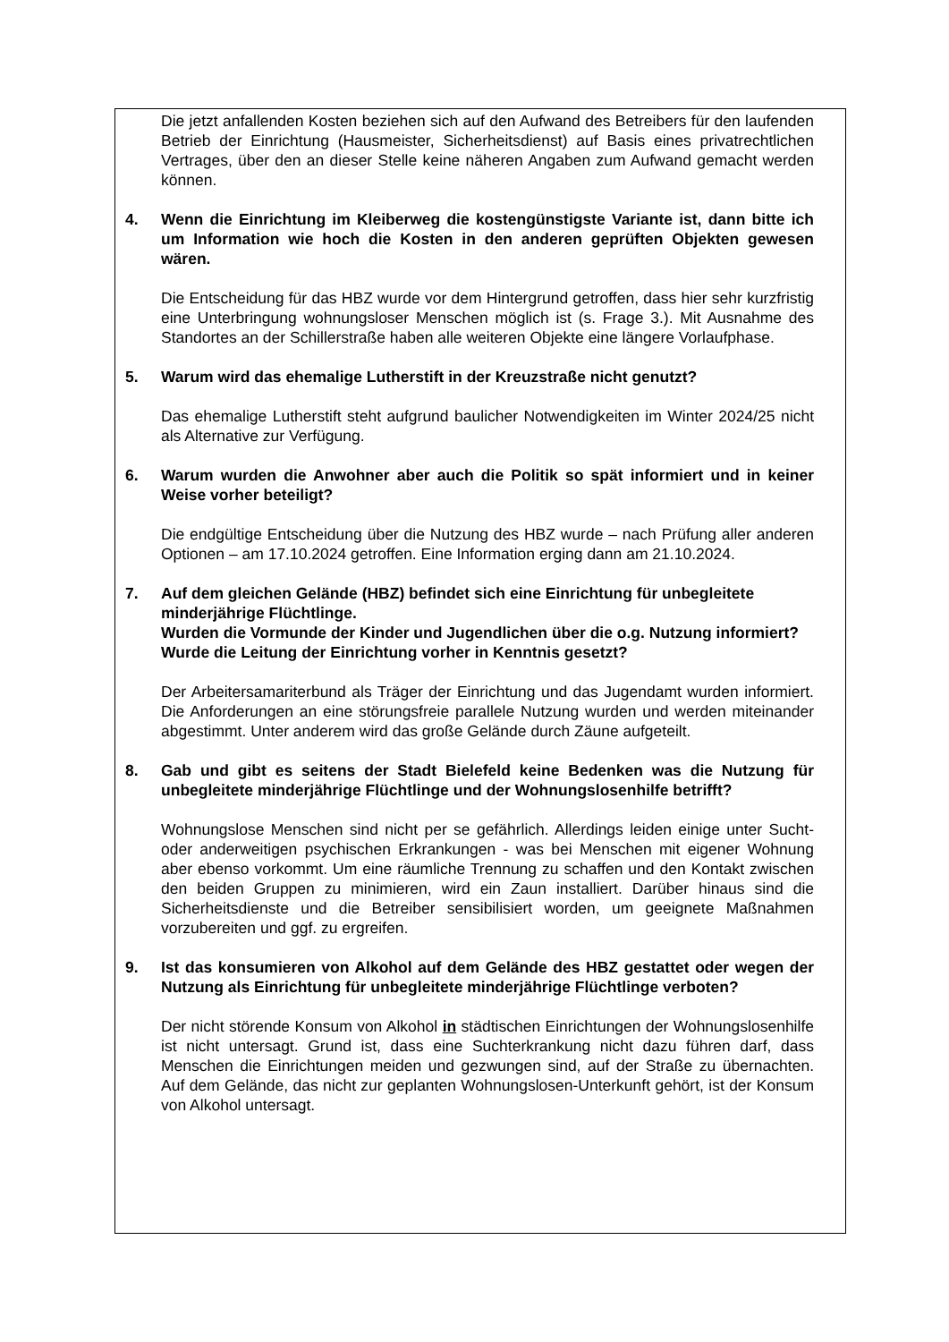Die jetzt anfallenden Kosten beziehen sich auf den Aufwand des Betreibers für den laufenden Betrieb der Einrichtung (Hausmeister, Sicherheitsdienst) auf Basis eines privatrechtlichen Vertrages, über den an dieser Stelle keine näheren Angaben zum Aufwand gemacht werden können.
4. Wenn die Einrichtung im Kleiberweg die kostengünstigste Variante ist, dann bitte ich um Information wie hoch die Kosten in den anderen geprüften Objekten gewesen wären.
Die Entscheidung für das HBZ wurde vor dem Hintergrund getroffen, dass hier sehr kurzfristig eine Unterbringung wohnungsloser Menschen möglich ist (s. Frage 3.). Mit Ausnahme des Standortes an der Schillerstraße haben alle weiteren Objekte eine längere Vorlaufphase.
5. Warum wird das ehemalige Lutherstift in der Kreuzstraße nicht genutzt?
Das ehemalige Lutherstift steht aufgrund baulicher Notwendigkeiten im Winter 2024/25 nicht als Alternative zur Verfügung.
6. Warum wurden die Anwohner aber auch die Politik so spät informiert und in keiner Weise vorher beteiligt?
Die endgültige Entscheidung über die Nutzung des HBZ wurde – nach Prüfung aller anderen Optionen – am 17.10.2024 getroffen. Eine Information erging dann am 21.10.2024.
7. Auf dem gleichen Gelände (HBZ) befindet sich eine Einrichtung für unbegleitete minderjährige Flüchtlinge.
Wurden die Vormunde der Kinder und Jugendlichen über die o.g. Nutzung informiert?
Wurde die Leitung der Einrichtung vorher in Kenntnis gesetzt?
Der Arbeitersamariterbund als Träger der Einrichtung und das Jugendamt wurden informiert. Die Anforderungen an eine störungsfreie parallele Nutzung wurden und werden miteinander abgestimmt. Unter anderem wird das große Gelände durch Zäune aufgeteilt.
8. Gab und gibt es seitens der Stadt Bielefeld keine Bedenken was die Nutzung für unbegleitete minderjährige Flüchtlinge und der Wohnungslosenhilfe betrifft?
Wohnungslose Menschen sind nicht per se gefährlich. Allerdings leiden einige unter Sucht- oder anderweitigen psychischen Erkrankungen - was bei Menschen mit eigener Wohnung aber ebenso vorkommt. Um eine räumliche Trennung zu schaffen und den Kontakt zwischen den beiden Gruppen zu minimieren, wird ein Zaun installiert. Darüber hinaus sind die Sicherheitsdienste und die Betreiber sensibilisiert worden, um geeignete Maßnahmen vorzubereiten und ggf. zu ergreifen.
9. Ist das konsumieren von Alkohol auf dem Gelände des HBZ gestattet oder wegen der Nutzung als Einrichtung für unbegleitete minderjährige Flüchtlinge verboten?
Der nicht störende Konsum von Alkohol in städtischen Einrichtungen der Wohnungslosenhilfe ist nicht untersagt. Grund ist, dass eine Suchterkrankung nicht dazu führen darf, dass Menschen die Einrichtungen meiden und gezwungen sind, auf der Straße zu übernachten. Auf dem Gelände, das nicht zur geplanten Wohnungslosen-Unterkunft gehört, ist der Konsum von Alkohol untersagt.